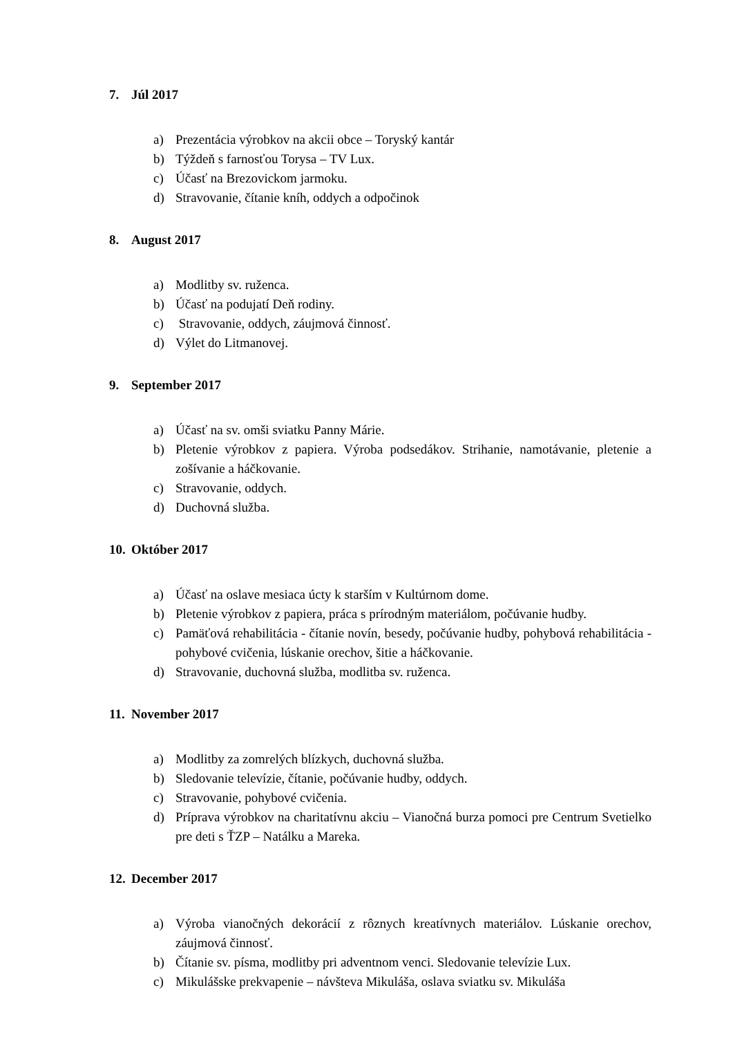7. Júl 2017
a) Prezentácia výrobkov na akcii obce – Toryský kantár
b) Týždeň s farnosťou Torysa – TV Lux.
c) Účasť na Brezovickom jarmoku.
d) Stravovanie, čítanie kníh, oddych a odpočinok
8. August 2017
a) Modlitby sv. ruženca.
b) Účasť na podujatí Deň rodiny.
c) Stravovanie, oddych, záujmová činnosť.
d) Výlet do Litmanovej.
9. September 2017
a) Účasť na sv. omši sviatku Panny Márie.
b) Pletenie výrobkov z papiera. Výroba podsedákov. Strihanie, namotávanie, pletenie a zošívanie a háčkovanie.
c) Stravovanie, oddych.
d) Duchovná služba.
10. Október 2017
a) Účasť na oslave mesiaca úcty k starším v Kultúrnom dome.
b) Pletenie výrobkov z papiera, práca s prírodným materiálom, počúvanie hudby.
c) Pamäťová rehabilitácia - čítanie novín, besedy, počúvanie hudby, pohybová rehabilitácia - pohybové cvičenia, lúskanie orechov, šitie a háčkovanie.
d) Stravovanie, duchovná služba, modlitba sv. ruženca.
11. November 2017
a) Modlitby za zomrelých blízkych, duchovná služba.
b) Sledovanie televízie, čítanie, počúvanie hudby, oddych.
c) Stravovanie, pohybové cvičenia.
d) Príprava výrobkov na charitatívnu akciu – Vianočná burza pomoci pre Centrum Svetielko pre deti s ŤZP – Natálku a Mareka.
12. December 2017
a) Výroba vianočných dekorácií z rôznych kreatívnych materiálov. Lúskanie orechov, záujmová činnosť.
b) Čítanie sv. písma, modlitby pri adventnom venci. Sledovanie televízie Lux.
c) Mikulášske prekvapenie – návšteva Mikuláša, oslava sviatku sv. Mikuláša